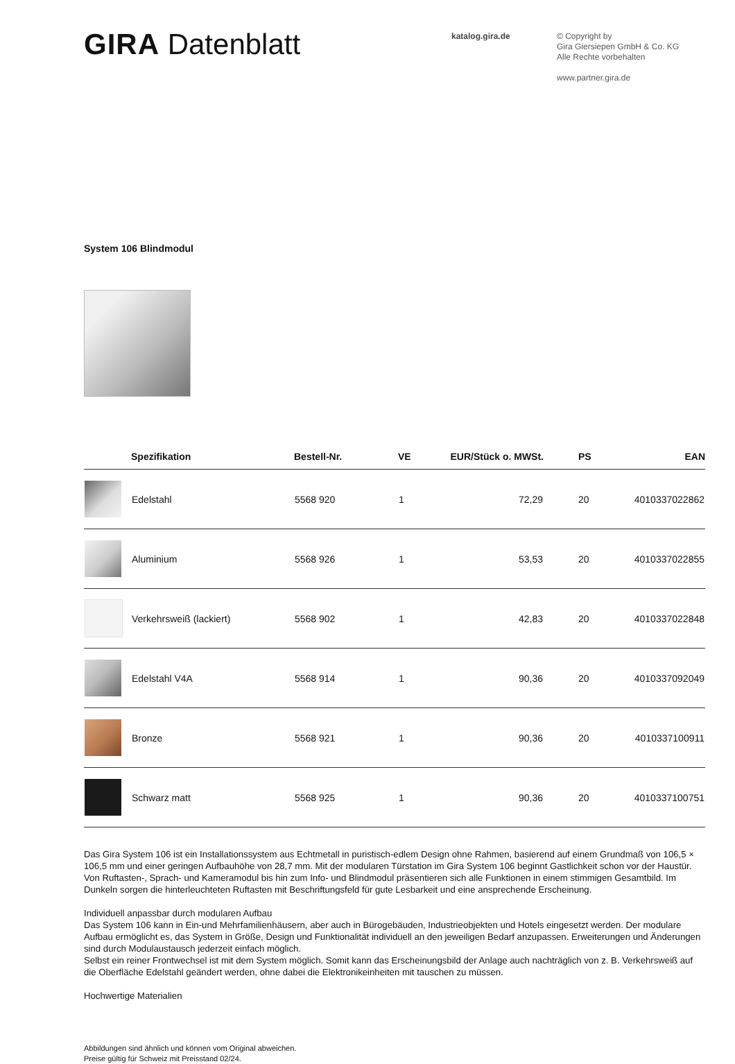GIRA Datenblatt
katalog.gira.de
© Copyright by
Gira Giersiepen GmbH & Co. KG
Alle Rechte vorbehalten
www.partner.gira.de
System 106 Blindmodul
| | Spezifikation | Bestell-Nr. | VE | EUR/Stück o. MWSt. | PS | EAN |
| --- | --- | --- | --- | --- | --- | --- |
| | Edelstahl | 5568 920 | 1 | 72,29 | 20 | 4010337022862 |
| | Aluminium | 5568 926 | 1 | 53,53 | 20 | 4010337022855 |
| | Verkehrsweiß (lackiert) | 5568 902 | 1 | 42,83 | 20 | 4010337022848 |
| | Edelstahl V4A | 5568 914 | 1 | 90,36 | 20 | 4010337092049 |
| | Bronze | 5568 921 | 1 | 90,36 | 20 | 4010337100911 |
| | Schwarz matt | 5568 925 | 1 | 90,36 | 20 | 4010337100751 |
Das Gira System 106 ist ein Installationssystem aus Echtmetall in puristisch-edlem Design ohne Rahmen, basierend auf einem Grundmaß von 106,5 × 106,5 mm und einer geringen Aufbauhöhe von 28,7 mm. Mit der modularen Türstation im Gira System 106 beginnt Gastlichkeit schon vor der Haustür. Von Ruftasten-, Sprach- und Kameramodul bis hin zum Info- und Blindmodul präsentieren sich alle Funktionen in einem stimmigen Gesamtbild. Im Dunkeln sorgen die hinterleuchteten Ruftasten mit Beschriftungsfeld für gute Lesbarkeit und eine ansprechende Erscheinung.
Individuell anpassbar durch modularen Aufbau
Das System 106 kann in Ein-und Mehrfamilienhäusern, aber auch in Bürogebäuden, Industrieobjekten und Hotels eingesetzt werden. Der modulare Aufbau ermöglicht es, das System in Größe, Design und Funktionalität individuell an den jeweiligen Bedarf anzupassen. Erweiterungen und Änderungen sind durch Modulaustausch jederzeit einfach möglich.
Selbst ein reiner Frontwechsel ist mit dem System möglich. Somit kann das Erscheinungsbild der Anlage auch nachträglich von z. B. Verkehrsweiß auf die Oberfläche Edelstahl geändert werden, ohne dabei die Elektronikeinheiten mit tauschen zu müssen.
Hochwertige Materialien
Abbildungen sind ähnlich und können vom Original abweichen.
Preise gültig für Schweiz mit Preisstand 02/24.